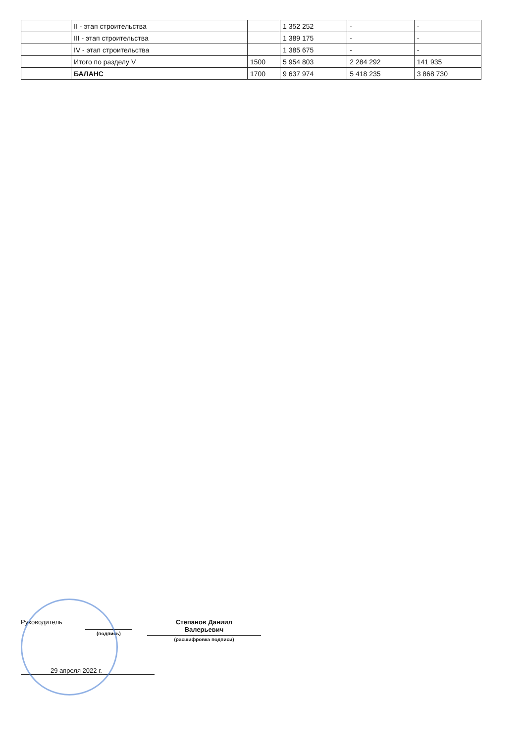| | II - этап строительства | | 1 352 252 | - | - |
| | III - этап строительства | | 1 389 175 | - | - |
| | IV - этап строительства | | 1 385 675 | - | - |
| | Итого по разделу V | 1500 | 5 954 803 | 2 284 292 | 141 935 |
| | БАЛАНС | 1700 | 9 637 974 | 5 418 235 | 3 868 730 |
Руководитель
(подпись)
Степанов Даниил
Валерьевич
(расшифровка подписи)
29 апреля 2022 г.